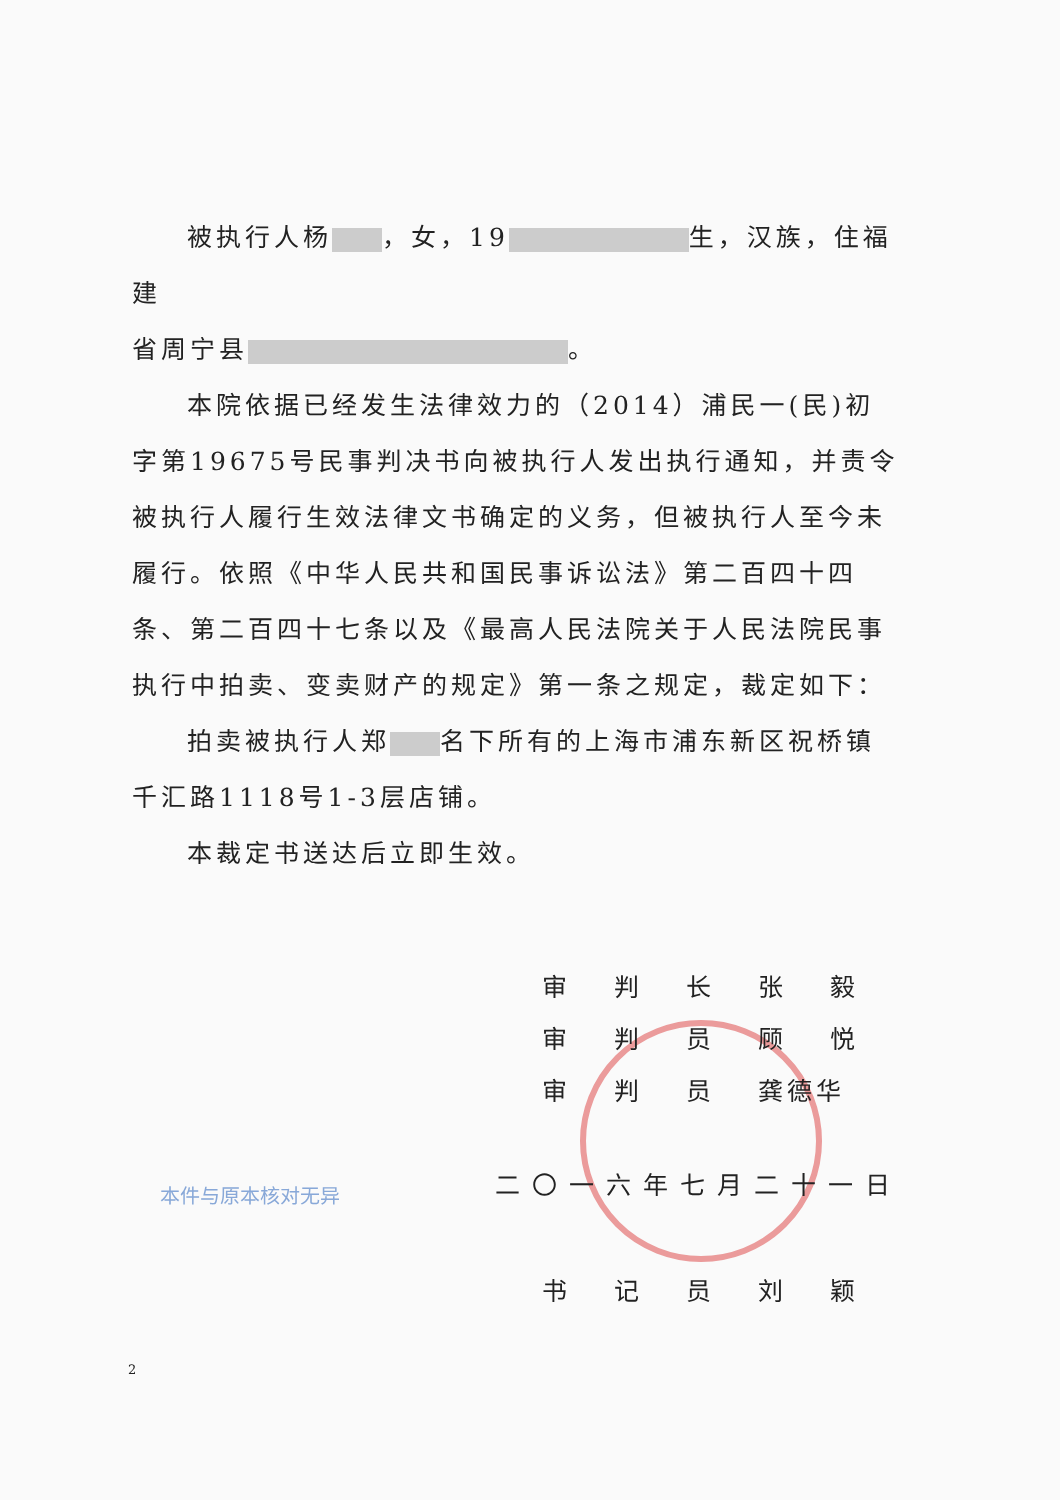被执行人杨 ，女，19 生，汉族，住福建
省周宁县 。
本院依据已经发生法律效力的（2014）浦民一(民)初字第19675号民事判决书向被执行人发出执行通知，并责令被执行人履行生效法律文书确定的义务，但被执行人至今未履行。依照《中华人民共和国民事诉讼法》第二百四十四条、第二百四十七条以及《最高人民法院关于人民法院民事执行中拍卖、变卖财产的规定》第一条之规定，裁定如下：
拍卖被执行人郑 名下所有的上海市浦东新区祝桥镇千汇路1118号1-3层店铺。
本裁定书送达后立即生效。
审判长张毅
审判员顾悦
审 判 员 龚德华
二〇一六年七月二十一日
书记员刘颖
本件与原本核对无异
2